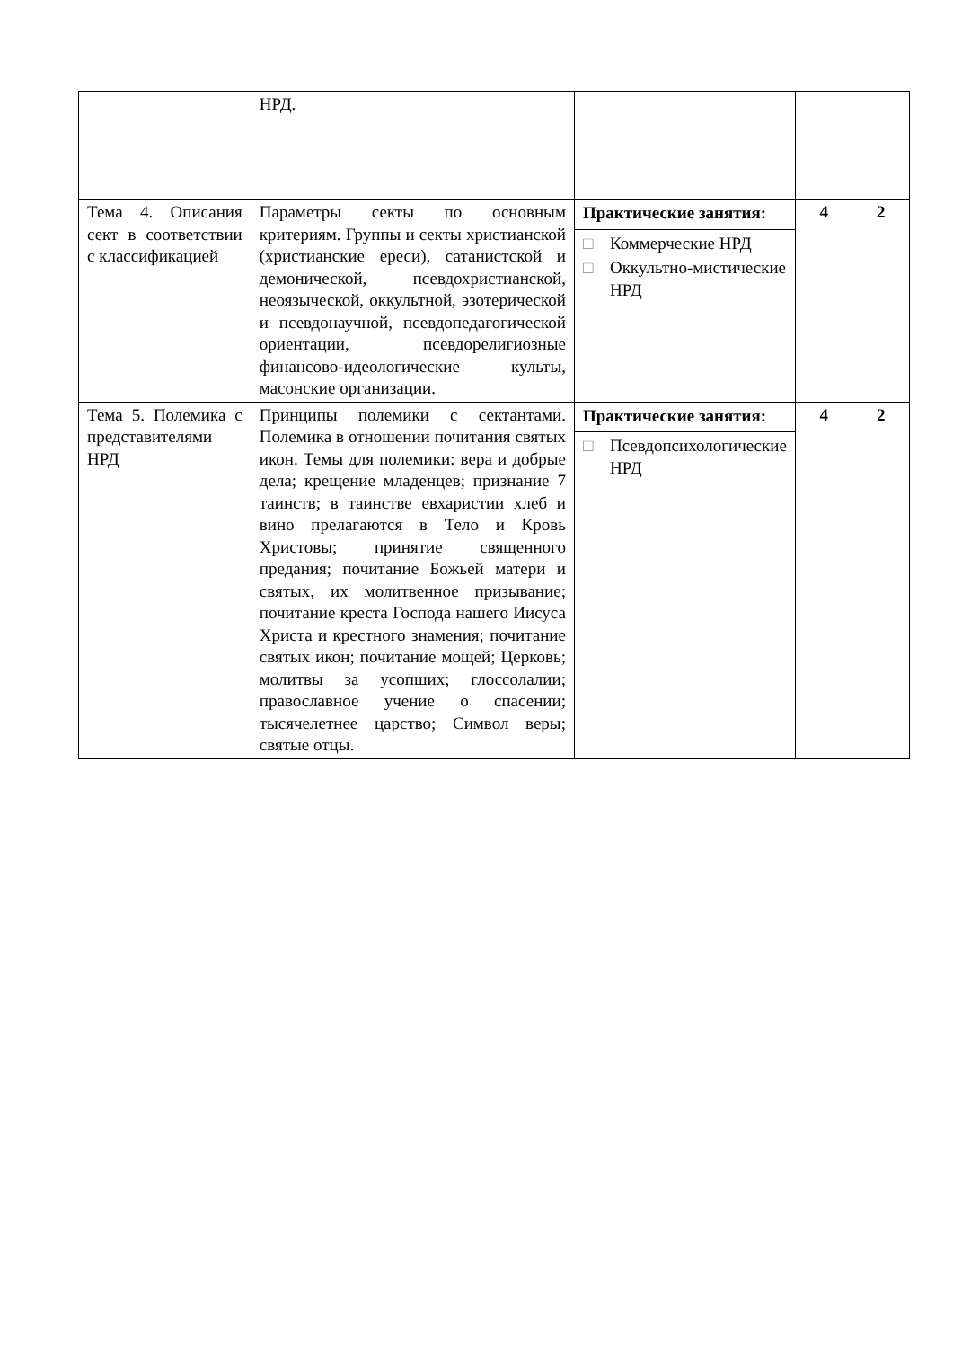| | НРД. | | | |
| Тема 4. Описания сект в соответствии с классификацией | Параметры секты по основным критериям. Группы и секты христианской (христианские ереси), сатанистской и демонической, псевдохристианской, неоязыческой, оккультной, эзотерической и псевдонаучной, псевдопедагогической ориентации, псевдорелигиозные финансово-идеологические культы, масонские организации. | Практические занятия: □ Коммерческие НРД □ Оккультно-мистические НРД | 4 | 2 |
| Тема 5. Полемика с представителями НРД | Принципы полемики с сектантами. Полемика в отношении почитания святых икон. Темы для полемики: вера и добрые дела; крещение младенцев; признание 7 таинств; в таинстве евхаристии хлеб и вино прелагаются в Тело и Кровь Христовы; принятие священного предания; почитание Божьей матери и святых, их молитвенное призывание; почитание креста Господа нашего Иисуса Христа и крестного знамения; почитание святых икон; почитание мощей; Церковь; молитвы за усопших; глоссолалии; православное учение о спасении; тысячелетнее царство; Символ веры; святые отцы. | Практические занятия: □ Псевдопсихологические НРД | 4 | 2 |